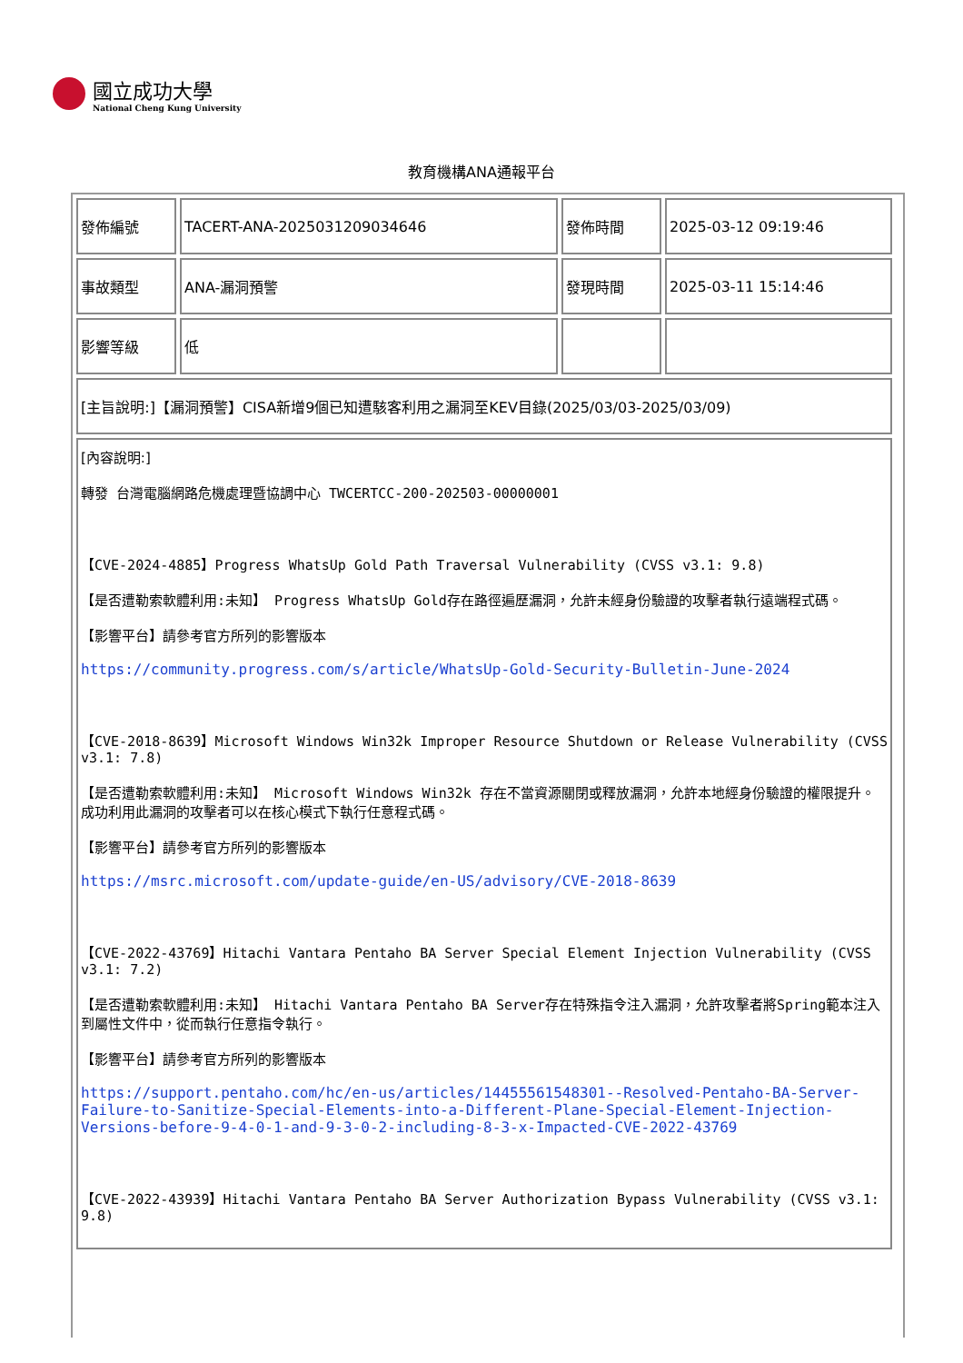國立成功大學
National Cheng Kung University
教育機構ANA通報平台
| 發佈編號 | TACERT-ANA-2025031209034646 | 發佈時間 | 2025-03-12 09:19:46 |
| 事故類型 | ANA-漏洞預警 | 發現時間 | 2025-03-11 15:14:46 |
| 影響等級 | 低 | | |
| [主旨說明:]【漏洞預警】CISA新增9個已知遭駭客利用之漏洞至KEV目錄(2025/03/03-2025/03/09) | | | |
| [內容說明:] 轉發 台灣電腦網路危機處理暨協調中心 TWCERTCC-200-202503-00000001 【CVE-2024-4885】Progress WhatsUp Gold Path Traversal Vulnerability (CVSS v3.1: 9.8) 【是否遭勒索軟體利用:未知】 Progress WhatsUp Gold存在路徑遍歷漏洞，允許未經身份驗證的攻擊者執行遠端程式碼。 【影響平台】請參考官方所列的影響版本 https://community.progress.com/s/article/WhatsUp-Gold-Security-Bulletin-June-2024 【CVE-2018-8639】Microsoft Windows Win32k Improper Resource Shutdown or Release Vulnerability (CVSS v3.1: 7.8) 【是否遭勒索軟體利用:未知】 Microsoft Windows Win32k 存在不當資源關閉或釋放漏洞，允許本地經身份驗證的權限提升。成功利用此漏洞的攻擊者可以在核心模式下執行任意程式碼。 【影響平台】請參考官方所列的影響版本 https://msrc.microsoft.com/update-guide/en-US/advisory/CVE-2018-8639 【CVE-2022-43769】Hitachi Vantara Pentaho BA Server Special Element Injection Vulnerability (CVSS v3.1: 7.2) 【是否遭勒索軟體利用:未知】 Hitachi Vantara Pentaho BA Server存在特殊指令注入漏洞，允許攻擊者將Spring範本注入到屬性文件中，從而執行任意指令執行。 【影響平台】請參考官方所列的影響版本 https://support.pentaho.com/hc/en-us/articles/14455561548301--Resolved-Pentaho-BA-Server-Failure-to-Sanitize-Special-Elements-into-a-Different-Plane-Special-Element-Injection-Versions-before-9-4-0-1-and-9-3-0-2-including-8-3-x-Impacted-CVE-2022-43769 【CVE-2022-43939】Hitachi Vantara Pentaho BA Server Authorization Bypass Vulnerability (CVSS v3.1: 9.8) | | | |